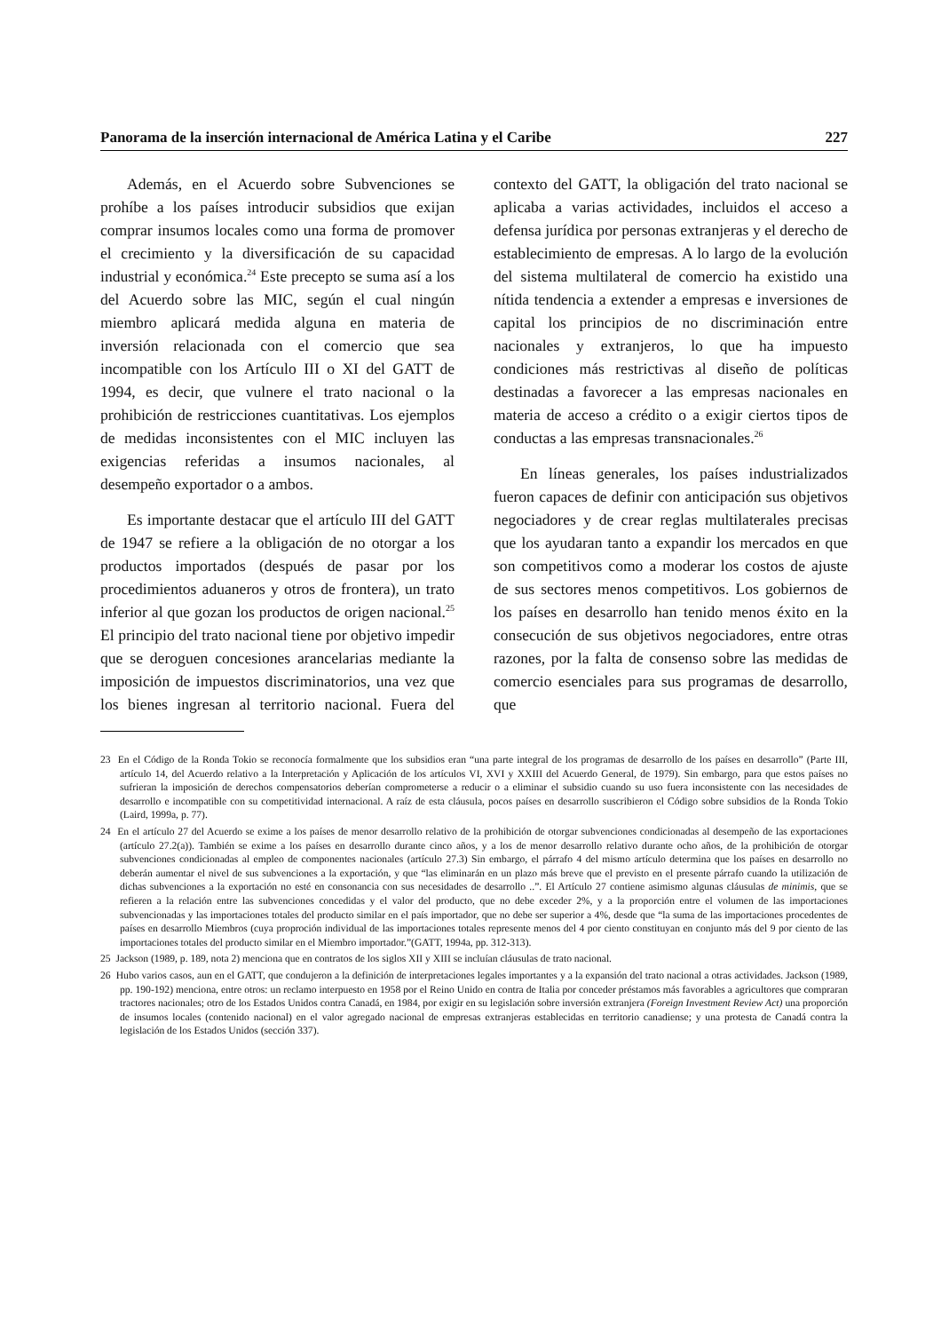Panorama de la inserción internacional de América Latina y el Caribe 227
Además, en el Acuerdo sobre Subvenciones se prohíbe a los países introducir subsidios que exijan comprar insumos locales como una forma de promover el crecimiento y la diversificación de su capacidad industrial y económica.<sup>24</sup> Este precepto se suma así a los del Acuerdo sobre las MIC, según el cual ningún miembro aplicará medida alguna en materia de inversión relacionada con el comercio que sea incompatible con los Artículo III o XI del GATT de 1994, es decir, que vulnere el trato nacional o la prohibición de restricciones cuantitativas. Los ejemplos de medidas inconsistentes con el MIC incluyen las exigencias referidas a insumos nacionales, al desempeño exportador o a ambos.
Es importante destacar que el artículo III del GATT de 1947 se refiere a la obligación de no otorgar a los productos importados (después de pasar por los procedimientos aduaneros y otros de frontera), un trato inferior al que gozan los productos de origen nacional.<sup>25</sup> El principio del trato nacional tiene por objetivo impedir que se deroguen concesiones arancelarias mediante la imposición de impuestos discriminatorios, una vez que los bienes ingresan al territorio nacional. Fuera del contexto del GATT, la obligación del trato nacional se aplicaba a varias actividades, incluidos el acceso a defensa jurídica por personas extranjeras y el derecho de establecimiento de empresas. A lo largo de la evolución del sistema multilateral de comercio ha existido una nítida tendencia a extender a empresas e inversiones de capital los principios de no discriminación entre nacionales y extranjeros, lo que ha impuesto condiciones más restrictivas al diseño de políticas destinadas a favorecer a las empresas nacionales en materia de acceso a crédito o a exigir ciertos tipos de conductas a las empresas transnacionales.<sup>26</sup>
En líneas generales, los países industrializados fueron capaces de definir con anticipación sus objetivos negociadores y de crear reglas multilaterales precisas que los ayudaran tanto a expandir los mercados en que son competitivos como a moderar los costos de ajuste de sus sectores menos competitivos. Los gobiernos de los países en desarrollo han tenido menos éxito en la consecución de sus objetivos negociadores, entre otras razones, por la falta de consenso sobre las medidas de comercio esenciales para sus programas de desarrollo, que
23 En el Código de la Ronda Tokio se reconocía formalmente que los subsidios eran “una parte integral de los programas de desarrollo de los países en desarrollo” (Parte III, artículo 14, del Acuerdo relativo a la Interpretación y Aplicación de los artículos VI, XVI y XXIII del Acuerdo General, de 1979). Sin embargo, para que estos países no sufrieran la imposición de derechos compensatorios deberían comprometerse a reducir o a eliminar el subsidio cuando su uso fuera inconsistente con las necesidades de desarrollo e incompatible con su competitividad internacional. A raíz de esta cláusula, pocos países en desarrollo suscribieron el Código sobre subsidios de la Ronda Tokio (Laird, 1999a, p. 77).
24 En el artículo 27 del Acuerdo se exime a los países de menor desarrollo relativo de la prohibición de otorgar subvenciones condicionadas al desempeño de las exportaciones (artículo 27.2(a)). También se exime a los países en desarrollo durante cinco años, y a los de menor desarrollo relativo durante ocho años, de la prohibición de otorgar subvenciones condicionadas al empleo de componentes nacionales (artículo 27.3) Sin embargo, el párrafo 4 del mismo artículo determina que los países en desarrollo no deberán aumentar el nivel de sus subvenciones a la exportación, y que “las eliminarán en un plazo más breve que el previsto en el presente párrafo cuando la utilización de dichas subvenciones a la exportación no esté en consonancia con sus necesidades de desarrollo ..”. El Artículo 27 contiene asimismo algunas cláusulas de minimis, que se refieren a la relación entre las subvenciones concedidas y el valor del producto, que no debe exceder 2%, y a la proporción entre el volumen de las importaciones subvencionadas y las importaciones totales del producto similar en el país importador, que no debe ser superior a 4%, desde que “la suma de las importaciones procedentes de países en desarrollo Miembros (cuya proproción individual de las importaciones totales represente menos del 4 por ciento constituyan en conjunto más del 9 por ciento de las importaciones totales del producto similar en el Miembro importador.”(GATT, 1994a, pp. 312-313).
25 Jackson (1989, p. 189, nota 2) menciona que en contratos de los siglos XII y XIII se incluían cláusulas de trato nacional.
26 Hubo varios casos, aun en el GATT, que condujeron a la definición de interpretaciones legales importantes y a la expansión del trato nacional a otras actividades. Jackson (1989, pp. 190-192) menciona, entre otros: un reclamo interpuesto en 1958 por el Reino Unido en contra de Italia por conceder préstamos más favorables a agricultores que compraran tractores nacionales; otro de los Estados Unidos contra Canadá, en 1984, por exigir en su legislación sobre inversión extranjera (Foreign Investment Review Act) una proporción de insumos locales (contenido nacional) en el valor agregado nacional de empresas extranjeras establecidas en territorio canadiense; y una protesta de Canadá contra la legislación de los Estados Unidos (sección 337).